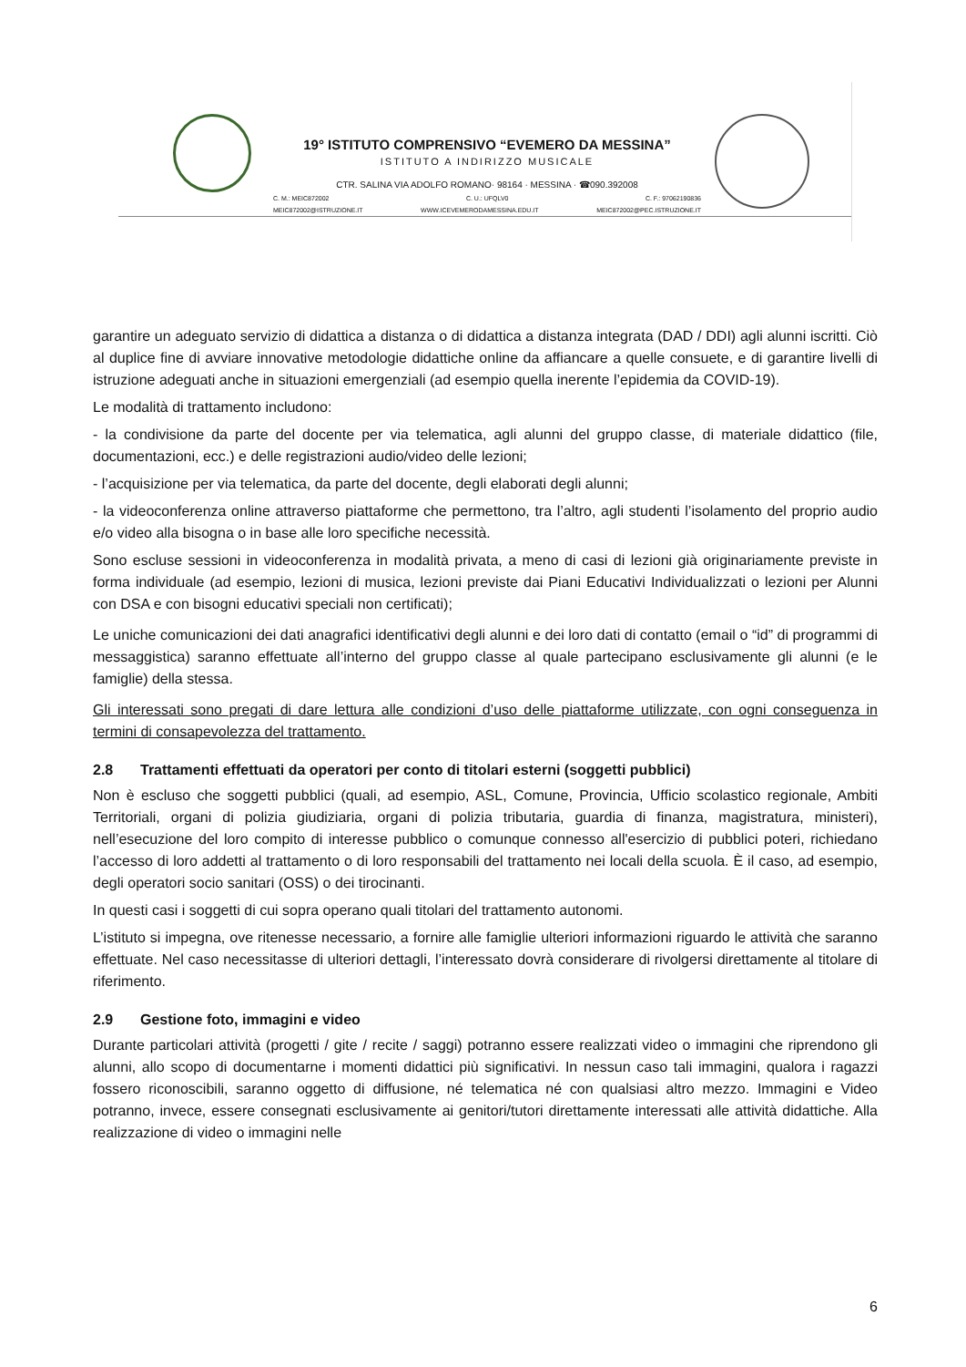19° ISTITUTO COMPRENSIVO “EVEMERO DA MESSINA”
ISTITUTO A INDIRIZZO MUSICALE
CTR. SALINA VIA ADOLFO ROMANO· 98164 · MESSINA · ☎090.392008
C. M.: MEIC872002 C. U.: UFQLV0 C. F.: 97062190836
MEIC872002@ISTRUZIONE.IT WWW.ICEVEMERODAMESSINA.EDU.IT MEIC872002@PEC.ISTRUZIONE.IT
garantire un adeguato servizio di didattica a distanza o di didattica a distanza integrata (DAD / DDI) agli alunni iscritti. Ciò al duplice fine di avviare innovative metodologie didattiche online da affiancare a quelle consuete, e di garantire livelli di istruzione adeguati anche in situazioni emergenziali (ad esempio quella inerente l’epidemia da COVID-19).
Le modalità di trattamento includono:
- la condivisione da parte del docente per via telematica, agli alunni del gruppo classe, di materiale didattico (file, documentazioni, ecc.) e delle registrazioni audio/video delle lezioni;
- l’acquisizione per via telematica, da parte del docente, degli elaborati degli alunni;
- la videoconferenza online attraverso piattaforme che permettono, tra l’altro, agli studenti l’isolamento del proprio audio e/o video alla bisogna o in base alle loro specifiche necessità.
Sono escluse sessioni in videoconferenza in modalità privata, a meno di casi di lezioni già originariamente previste in forma individuale (ad esempio, lezioni di musica, lezioni previste dai Piani Educativi Individualizzati o lezioni per Alunni con DSA e con bisogni educativi speciali non certificati);
Le uniche comunicazioni dei dati anagrafici identificativi degli alunni e dei loro dati di contatto (email o “id” di programmi di messaggistica) saranno effettuate all’interno del gruppo classe al quale partecipano esclusivamente gli alunni (e le famiglie) della stessa.
Gli interessati sono pregati di dare lettura alle condizioni d’uso delle piattaforme utilizzate, con ogni conseguenza in termini di consapevolezza del trattamento.
2.8 Trattamenti effettuati da operatori per conto di titolari esterni (soggetti pubblici)
Non è escluso che soggetti pubblici (quali, ad esempio, ASL, Comune, Provincia, Ufficio scolastico regionale, Ambiti Territoriali, organi di polizia giudiziaria, organi di polizia tributaria, guardia di finanza, magistratura, ministeri), nell’esecuzione del loro compito di interesse pubblico o comunque connesso all'esercizio di pubblici poteri, richiedano l’accesso di loro addetti al trattamento o di loro responsabili del trattamento nei locali della scuola. È il caso, ad esempio, degli operatori socio sanitari (OSS) o dei tirocinanti.
In questi casi i soggetti di cui sopra operano quali titolari del trattamento autonomi.
L’istituto si impegna, ove ritenesse necessario, a fornire alle famiglie ulteriori informazioni riguardo le attività che saranno effettuate. Nel caso necessitasse di ulteriori dettagli, l’interessato dovrà considerare di rivolgersi direttamente al titolare di riferimento.
2.9 Gestione foto, immagini e video
Durante particolari attività (progetti / gite / recite / saggi) potranno essere realizzati video o immagini che riprendono gli alunni, allo scopo di documentarne i momenti didattici più significativi. In nessun caso tali immagini, qualora i ragazzi fossero riconoscibili, saranno oggetto di diffusione, né telematica né con qualsiasi altro mezzo. Immagini e Video potranno, invece, essere consegnati esclusivamente ai genitori/tutori direttamente interessati alle attività didattiche. Alla realizzazione di video o immagini nelle
6